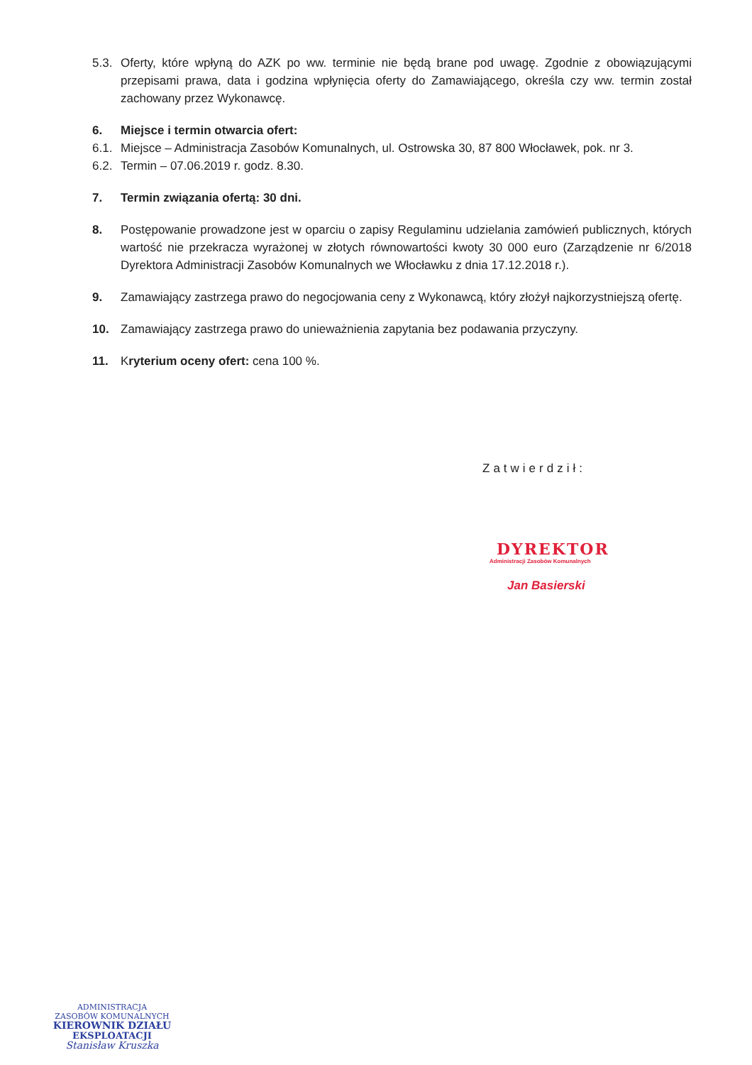5.3.
Oferty, które wpłyną do AZK po ww. terminie nie będą brane pod uwagę. Zgodnie z obowiązującymi przepisami prawa, data i godzina wpłynięcia oferty do Zamawiającego, określa czy ww. termin został zachowany przez Wykonawcę.
6. Miejsce i termin otwarcia ofert:
6.1.
Miejsce – Administracja Zasobów Komunalnych, ul. Ostrowska 30, 87 800 Włocławek, pok. nr 3.
6.2.
Termin – 07.06.2019 r. godz. 8.30.
7. Termin związania ofertą: 30 dni.
8. Postępowanie prowadzone jest w oparciu o zapisy Regulaminu udzielania zamówień publicznych, których wartość nie przekracza wyrażonej w złotych równowartości kwoty 30 000 euro (Zarządzenie nr 6/2018 Dyrektora Administracji Zasobów Komunalnych we Włocławku z dnia 17.12.2018 r.).
9. Zamawiający zastrzega prawo do negocjowania ceny z Wykonawcą, który złożył najkorzystniejszą ofertę.
10. Zamawiający zastrzega prawo do unieważnienia zapytania bez podawania przyczyny.
11. Kryterium oceny ofert: cena 100 %.
Zatwierdził:
DYREKTOR
Administracji Zasobów Komunalnych
Jan Basierski
ADMINISTRACJA
ZASOBÓW KOMUNALNYCH
KIEROWNIK DZIAŁU
EKSPLOATACJI
Stanisław Kruszka